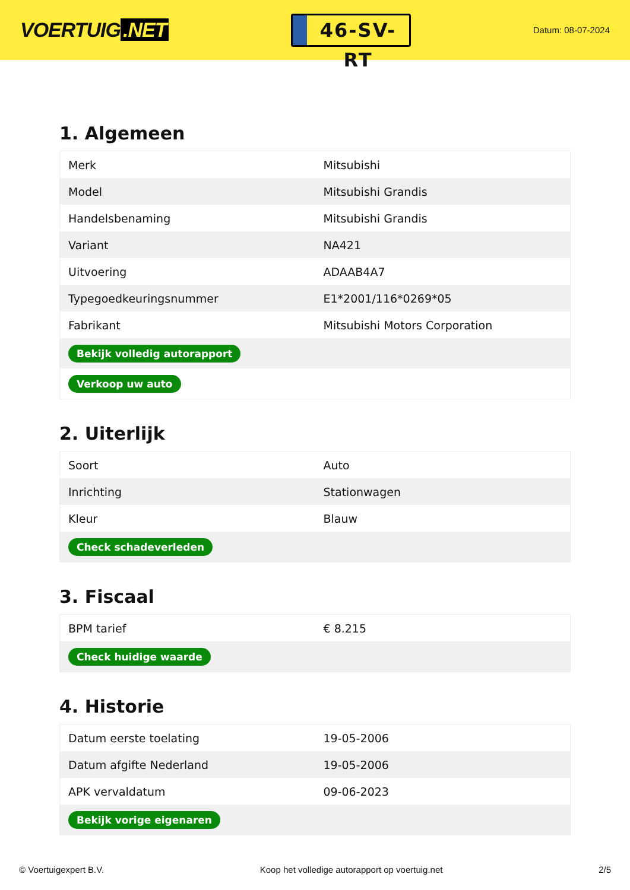VOERTUIG.NET
46-SV-RT
Datum: 08-07-2024
1. Algemeen
| Merk | Mitsubishi |
| Model | Mitsubishi Grandis |
| Handelsbenaming | Mitsubishi Grandis |
| Variant | NA421 |
| Uitvoering | ADAAB4A7 |
| Typegoedkeuringsnummer | E1*2001/116*0269*05 |
| Fabrikant | Mitsubishi Motors Corporation |
| Bekijk volledig autorapport | |
| Verkoop uw auto | |
2. Uiterlijk
| Soort | Auto |
| Inrichting | Stationwagen |
| Kleur | Blauw |
| Check schadeverleden | |
3. Fiscaal
| BPM tarief | € 8.215 |
| Check huidige waarde | |
4. Historie
| Datum eerste toelating | 19-05-2006 |
| Datum afgifte Nederland | 19-05-2006 |
| APK vervaldatum | 09-06-2023 |
| Bekijk vorige eigenaren | |
© Voertuigexpert B.V. Koop het volledige autorapport op voertuig.net 2/5